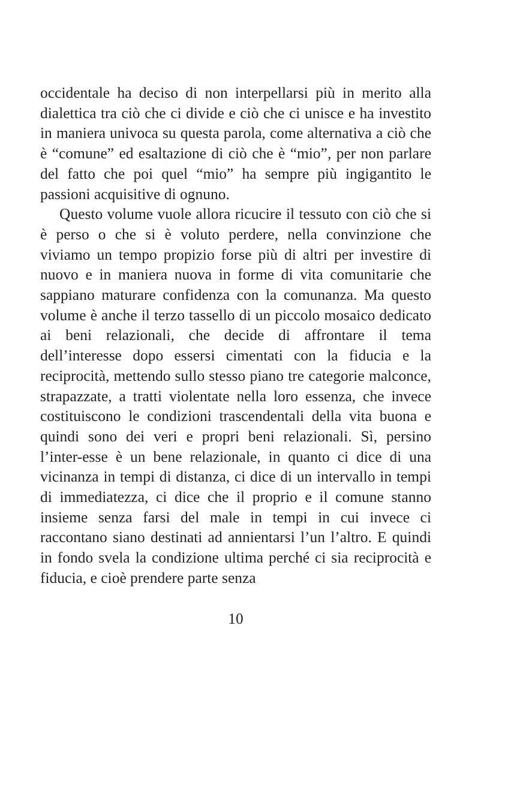occidentale ha deciso di non interpellarsi più in merito alla dialettica tra ciò che ci divide e ciò che ci unisce e ha investito in maniera univoca su questa parola, come alternativa a ciò che è “comune” ed esaltazione di ciò che è “mio”, per non parlare del fatto che poi quel “mio” ha sempre più ingigantito le passioni acquisitive di ognuno.
Questo volume vuole allora ricucire il tessuto con ciò che si è perso o che si è voluto perdere, nella convinzione che viviamo un tempo propizio forse più di altri per investire di nuovo e in maniera nuova in forme di vita comunitarie che sappiano maturare confidenza con la comunanza. Ma questo volume è anche il terzo tassello di un piccolo mosaico dedicato ai beni relazionali, che decide di affrontare il tema dell’interesse dopo essersi cimentati con la fiducia e la reciprocità, mettendo sullo stesso piano tre categorie malconce, strapazzate, a tratti violentate nella loro essenza, che invece costituiscono le condizioni trascendentali della vita buona e quindi sono dei veri e propri beni relazionali. Sì, persino l’inter-esse è un bene relazionale, in quanto ci dice di una vicinanza in tempi di distanza, ci dice di un intervallo in tempi di immediatezza, ci dice che il proprio e il comune stanno insieme senza farsi del male in tempi in cui invece ci raccontano siano destinati ad annientarsi l’un l’altro. E quindi in fondo svela la condizione ultima perché ci sia reciprocità e fiducia, e cioè prendere parte senza
10